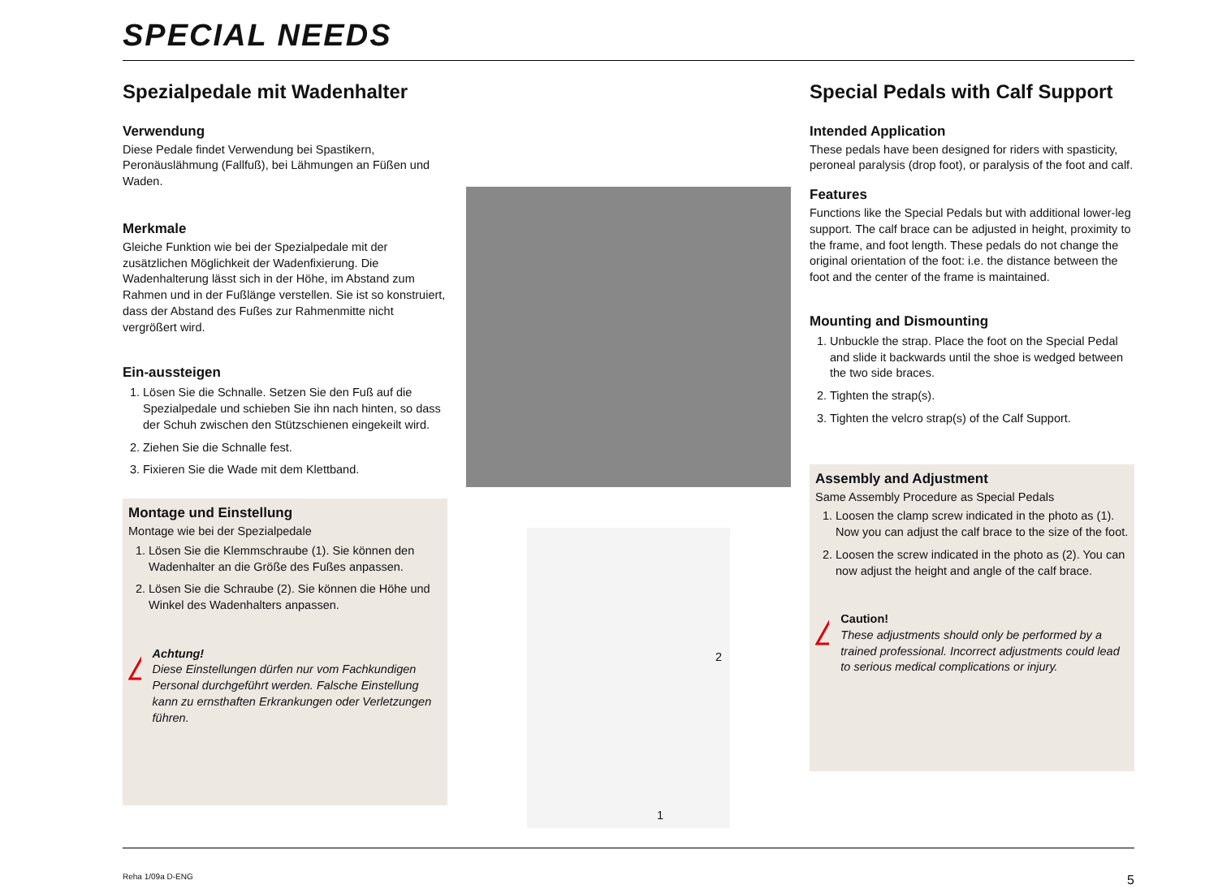SPECIAL NEEDS
Spezialpedale mit Wadenhalter
Verwendung
Diese Pedale findet Verwendung bei Spastikern, Peronäuslähmung (Fallfuß), bei Lähmungen an Füßen und Waden.
Merkmale
Gleiche Funktion wie bei der Spezialpedale mit der zusätzlichen Möglichkeit der Wadenfixierung. Die Wadenhalterung lässt sich in der Höhe, im Abstand zum Rahmen und in der Fußlänge verstellen. Sie ist so konstruiert, dass der Abstand des Fußes zur Rahmenmitte nicht vergrößert wird.
Ein-aussteigen
1. Lösen Sie die Schnalle. Setzen Sie den Fuß auf die Spezialpedale und schieben Sie ihn nach hinten, so dass der Schuh zwischen den Stützschienen eingekeilt wird.
2. Ziehen Sie die Schnalle fest.
3. Fixieren Sie die Wade mit dem Klettband.
Montage und Einstellung
Montage wie bei der Spezialpedale
1. Lösen Sie die Klemmschraube (1). Sie können den Wadenhalter an die Größe des Fußes anpassen.
2. Lösen Sie die Schraube (2). Sie können die Höhe und Winkel des Wadenhalters anpassen.
!
Achtung!
Diese Einstellungen dürfen nur vom Fachkundigen Personal durchgeführt werden. Falsche Einstellung kann zu ernsthaften Erkrankungen oder Verletzungen führen.
2
1
Special Pedals with Calf Support
Intended Application
These pedals have been designed for riders with spasticity, peroneal paralysis (drop foot), or paralysis of the foot and calf.
Features
Functions like the Special Pedals but with additional lower-leg support. The calf brace can be adjusted in height, proximity to the frame, and foot length. These pedals do not change the original orientation of the foot: i.e. the distance between the foot and the center of the frame is maintained.
Mounting and Dismounting
1. Unbuckle the strap. Place the foot on the Special Pedal and slide it backwards until the shoe is wedged between the two side braces.
2. Tighten the strap(s).
3. Tighten the velcro strap(s) of the Calf Support.
Assembly and Adjustment
Same Assembly Procedure as Special Pedals
1. Loosen the clamp screw indicated in the photo as (1). Now you can adjust the calf brace to the size of the foot.
2. Loosen the screw indicated in the photo as (2). You can now adjust the height and angle of the calf brace.
!
Caution!
These adjustments should only be performed by a trained professional. Incorrect adjustments could lead to serious medical complications or injury.
Reha 1/09a D-ENG 5